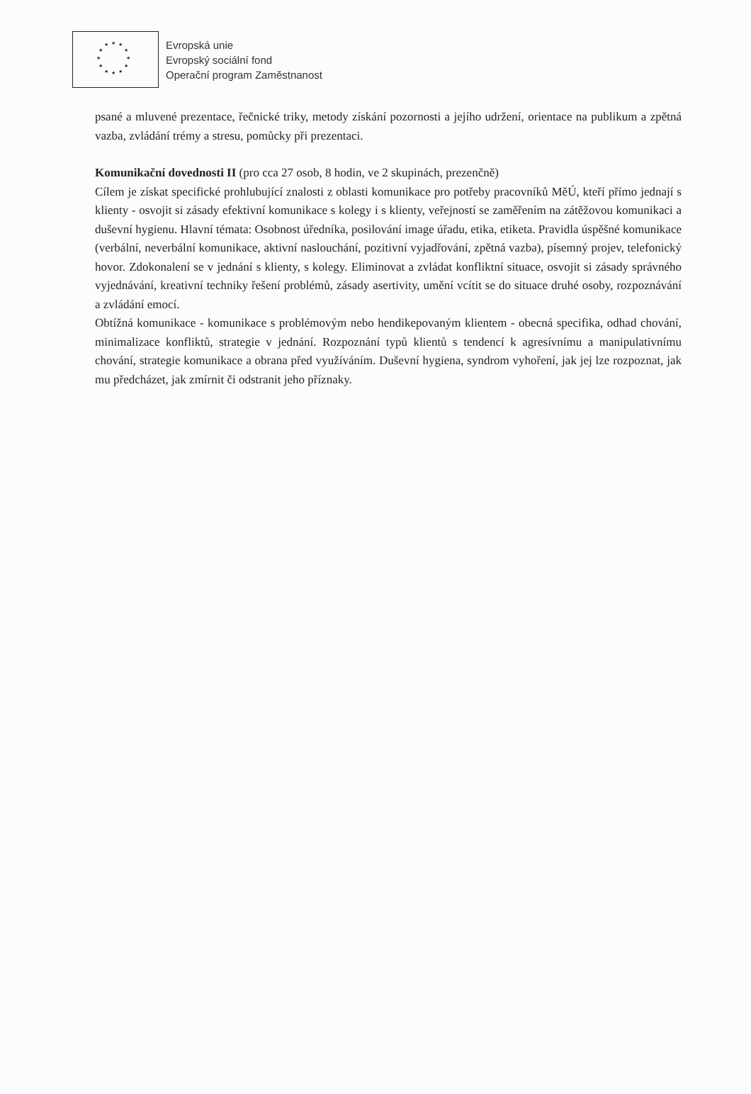★ ★ ★
★ ★
★ ★
★ ★
★ ★ ★
Evropská unie
Evropský sociální fond
Operační program Zaměstnanost
psané a mluvené prezentace, řečnické triky, metody získání pozornosti a jejího udržení, orientace na publikum a zpětná vazba, zvládání trémy a stresu, pomůcky při prezentaci.
Komunikační dovednosti II (pro cca 27 osob, 8 hodin, ve 2 skupinách, prezenčně)
Cílem je získat specifické prohlubující znalosti z oblasti komunikace pro potřeby pracovníků MěÚ, kteří přímo jednají s klienty - osvojit si zásady efektivní komunikace s kolegy i s klienty, veřejností se zaměřením na zátěžovou komunikaci a duševní hygienu. Hlavní témata: Osobnost úředníka, posilování image úřadu, etika, etiketa. Pravidla úspěšné komunikace (verbální, neverbální komunikace, aktivní naslouchání, pozitivní vyjadřování, zpětná vazba), písemný projev, telefonický hovor. Zdokonalení se v jednání s klienty, s kolegy. Eliminovat a zvládat konfliktní situace, osvojit si zásady správného vyjednávání, kreativní techniky řešení problémů, zásady asertivity, umění vcítit se do situace druhé osoby, rozpoznávání a zvládání emocí.
Obtížná komunikace - komunikace s problémovým nebo hendikepovaným klientem - obecná specifika, odhad chování, minimalizace konfliktů, strategie v jednání. Rozpoznání typů klientů s tendencí k agresívnímu a manipulativnímu chování, strategie komunikace a obrana před využíváním. Duševní hygiena, syndrom vyhoření, jak jej lze rozpoznat, jak mu předcházet, jak zmírnit či odstranit jeho příznaky.